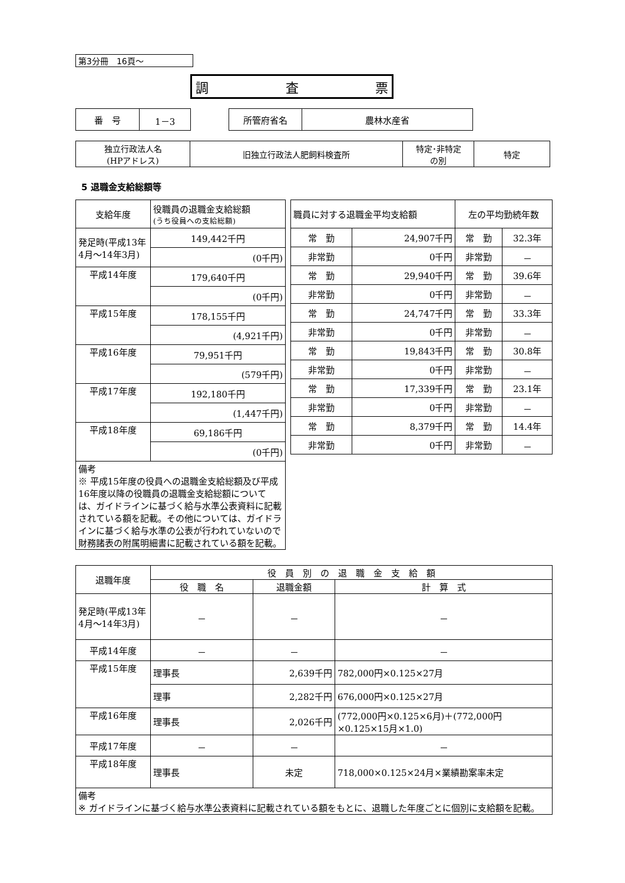第3分冊　16頁～
調 査 票
| 番 号 | 1－3 |
| 所管府省名 | 農林水産省 |
| 独立行政法人名 (HPアドレス) | 旧独立行政法人肥飼料検査所 | 特定･非特定 の別 | 特定 |
5 退職金支給総額等
| 支給年度 | 役職員の退職金支給総額 (うち役員への支給総額) |
| 発足時(平成13年4月～14年3月) | 149,442千円 |
| | (0千円) |
| 平成14年度 | 179,640千円 |
| | (0千円) |
| 平成15年度 | 178,155千円 |
| | (4,921千円) |
| 平成16年度 | 79,951千円 |
| | (579千円) |
| 平成17年度 | 192,180千円 |
| | (1,447千円) |
| 平成18年度 | 69,186千円 |
| | (0千円) |
| 備考 ※ 平成15年度の役員への退職金支給総額及び平成16年度以降の役職員の退職金支給総額については、ガイドラインに基づく給与水準公表資料に記載されている額を記載。その他については、ガイドラインに基づく給与水準の公表が行われていないので財務諸表の附属明細書に記載されている額を記載。 | |
| 職員に対する退職金平均支給額 | | 左の平均勤続年数 | |
| 常 勤 | 24,907千円 | 常 勤 | 32.3年 |
| 非常勤 | 0千円 | 非常勤 | － |
| 常 勤 | 29,940千円 | 常 勤 | 39.6年 |
| 非常勤 | 0千円 | 非常勤 | － |
| 常 勤 | 24,747千円 | 常 勤 | 33.3年 |
| 非常勤 | 0千円 | 非常勤 | － |
| 常 勤 | 19,843千円 | 常 勤 | 30.8年 |
| 非常勤 | 0千円 | 非常勤 | － |
| 常 勤 | 17,339千円 | 常 勤 | 23.1年 |
| 非常勤 | 0千円 | 非常勤 | － |
| 常 勤 | 8,379千円 | 常 勤 | 14.4年 |
| 非常勤 | 0千円 | 非常勤 | － |
| 退職年度 | 役 員 別 の 退 職 金 支 給 額 | | |
| | 役 職 名 | 退職金額 | 計 算 式 |
| 発足時(平成13年4月～14年3月) | － | － | － |
| 平成14年度 | － | － | － |
| 平成15年度 | 理事長 | 2,639千円 | 782,000円×0.125×27月 |
| | 理事 | 2,282千円 | 676,000円×0.125×27月 |
| 平成16年度 | 理事長 | 2,026千円 | (772,000円×0.125×6月)＋(772,000円×0.125×15月×1.0) |
| 平成17年度 | － | － | － |
| 平成18年度 | 理事長 | 未定 | 718,000×0.125×24月×業績勘案率未定 |
| 備考 ※ ガイドラインに基づく給与水準公表資料に記載されている額をもとに、退職した年度ごとに個別に支給額を記載。 | | | |